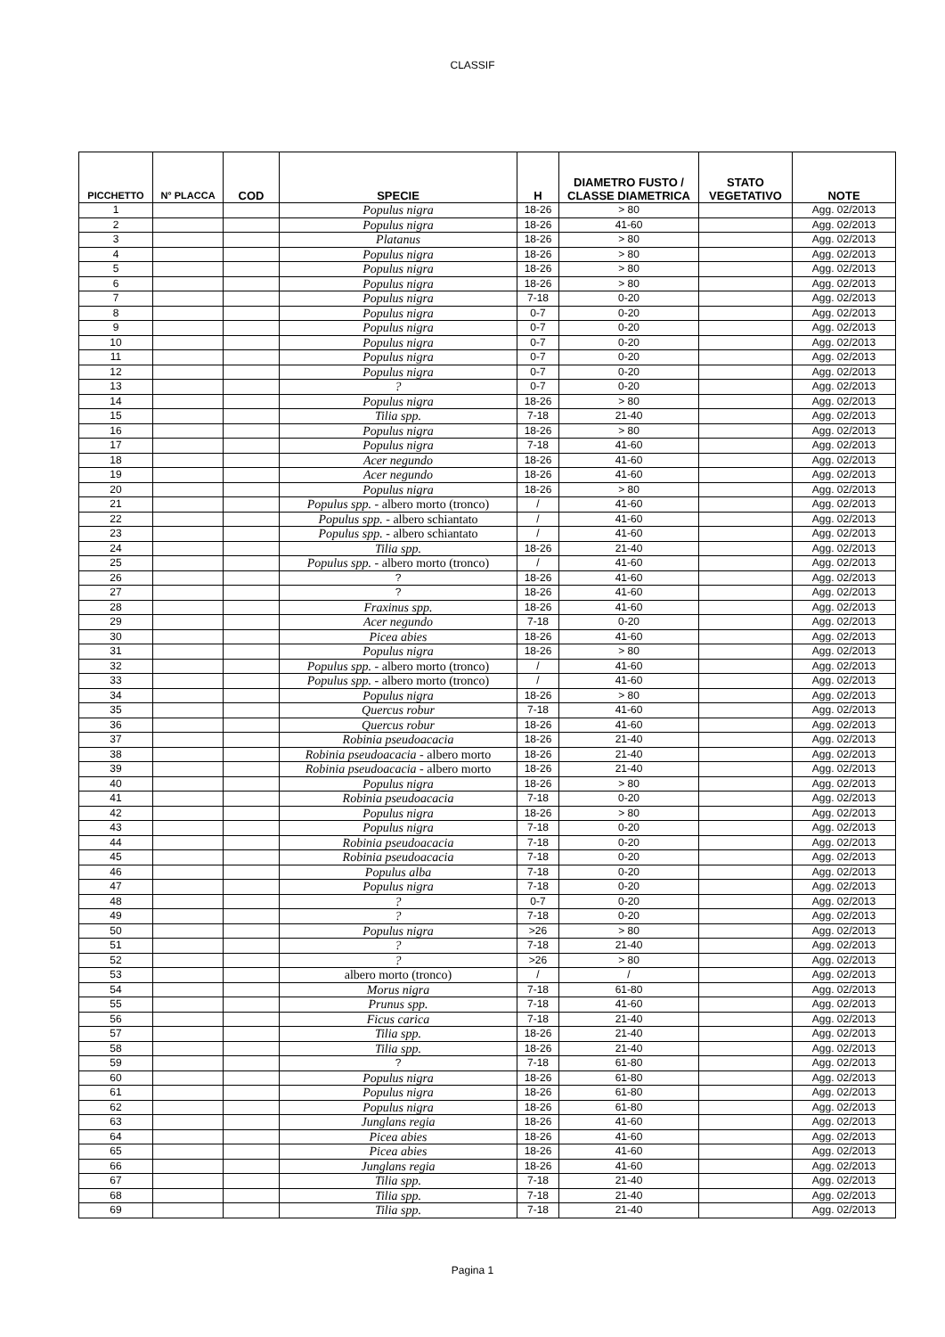CLASSIF
| PICCHETTO | N° PLACCA | COD | SPECIE | H | DIAMETRO FUSTO / CLASSE DIAMETRICA | STATO VEGETATIVO | NOTE |
| --- | --- | --- | --- | --- | --- | --- | --- |
| 1 | | | Populus nigra | 18-26 | > 80 | | Agg. 02/2013 |
| 2 | | | Populus nigra | 18-26 | 41-60 | | Agg. 02/2013 |
| 3 | | | Platanus | 18-26 | > 80 | | Agg. 02/2013 |
| 4 | | | Populus nigra | 18-26 | > 80 | | Agg. 02/2013 |
| 5 | | | Populus nigra | 18-26 | > 80 | | Agg. 02/2013 |
| 6 | | | Populus nigra | 18-26 | > 80 | | Agg. 02/2013 |
| 7 | | | Populus nigra | 7-18 | 0-20 | | Agg. 02/2013 |
| 8 | | | Populus nigra | 0-7 | 0-20 | | Agg. 02/2013 |
| 9 | | | Populus nigra | 0-7 | 0-20 | | Agg. 02/2013 |
| 10 | | | Populus nigra | 0-7 | 0-20 | | Agg. 02/2013 |
| 11 | | | Populus nigra | 0-7 | 0-20 | | Agg. 02/2013 |
| 12 | | | Populus nigra | 0-7 | 0-20 | | Agg. 02/2013 |
| 13 | | | ? | 0-7 | 0-20 | | Agg. 02/2013 |
| 14 | | | Populus nigra | 18-26 | > 80 | | Agg. 02/2013 |
| 15 | | | Tilia spp. | 7-18 | 21-40 | | Agg. 02/2013 |
| 16 | | | Populus nigra | 18-26 | > 80 | | Agg. 02/2013 |
| 17 | | | Populus nigra | 7-18 | 41-60 | | Agg. 02/2013 |
| 18 | | | Acer negundo | 18-26 | 41-60 | | Agg. 02/2013 |
| 19 | | | Acer negundo | 18-26 | 41-60 | | Agg. 02/2013 |
| 20 | | | Populus nigra | 18-26 | > 80 | | Agg. 02/2013 |
| 21 | | | Populus spp. - albero morto (tronco) | / | 41-60 | | Agg. 02/2013 |
| 22 | | | Populus spp. - albero schiantato | / | 41-60 | | Agg. 02/2013 |
| 23 | | | Populus spp. - albero schiantato | / | 41-60 | | Agg. 02/2013 |
| 24 | | | Tilia spp. | 18-26 | 21-40 | | Agg. 02/2013 |
| 25 | | | Populus spp. - albero morto (tronco) | / | 41-60 | | Agg. 02/2013 |
| 26 | | | ? | 18-26 | 41-60 | | Agg. 02/2013 |
| 27 | | | ? | 18-26 | 41-60 | | Agg. 02/2013 |
| 28 | | | Fraxinus spp. | 18-26 | 41-60 | | Agg. 02/2013 |
| 29 | | | Acer negundo | 7-18 | 0-20 | | Agg. 02/2013 |
| 30 | | | Picea abies | 18-26 | 41-60 | | Agg. 02/2013 |
| 31 | | | Populus nigra | 18-26 | > 80 | | Agg. 02/2013 |
| 32 | | | Populus spp. - albero morto (tronco) | / | 41-60 | | Agg. 02/2013 |
| 33 | | | Populus spp. - albero morto (tronco) | / | 41-60 | | Agg. 02/2013 |
| 34 | | | Populus nigra | 18-26 | > 80 | | Agg. 02/2013 |
| 35 | | | Quercus robur | 7-18 | 41-60 | | Agg. 02/2013 |
| 36 | | | Quercus robur | 18-26 | 41-60 | | Agg. 02/2013 |
| 37 | | | Robinia pseudoacacia | 18-26 | 21-40 | | Agg. 02/2013 |
| 38 | | | Robinia pseudoacacia - albero morto | 18-26 | 21-40 | | Agg. 02/2013 |
| 39 | | | Robinia pseudoacacia - albero morto | 18-26 | 21-40 | | Agg. 02/2013 |
| 40 | | | Populus nigra | 18-26 | > 80 | | Agg. 02/2013 |
| 41 | | | Robinia pseudoacacia | 7-18 | 0-20 | | Agg. 02/2013 |
| 42 | | | Populus nigra | 18-26 | > 80 | | Agg. 02/2013 |
| 43 | | | Populus nigra | 7-18 | 0-20 | | Agg. 02/2013 |
| 44 | | | Robinia pseudoacacia | 7-18 | 0-20 | | Agg. 02/2013 |
| 45 | | | Robinia pseudoacacia | 7-18 | 0-20 | | Agg. 02/2013 |
| 46 | | | Populus alba | 7-18 | 0-20 | | Agg. 02/2013 |
| 47 | | | Populus nigra | 7-18 | 0-20 | | Agg. 02/2013 |
| 48 | | | ? | 0-7 | 0-20 | | Agg. 02/2013 |
| 49 | | | ? | 7-18 | 0-20 | | Agg. 02/2013 |
| 50 | | | Populus nigra | >26 | > 80 | | Agg. 02/2013 |
| 51 | | | ? | 7-18 | 21-40 | | Agg. 02/2013 |
| 52 | | | ? | >26 | > 80 | | Agg. 02/2013 |
| 53 | | | albero morto (tronco) | / | / | | Agg. 02/2013 |
| 54 | | | Morus nigra | 7-18 | 61-80 | | Agg. 02/2013 |
| 55 | | | Prunus spp. | 7-18 | 41-60 | | Agg. 02/2013 |
| 56 | | | Ficus carica | 7-18 | 21-40 | | Agg. 02/2013 |
| 57 | | | Tilia spp. | 18-26 | 21-40 | | Agg. 02/2013 |
| 58 | | | Tilia spp. | 18-26 | 21-40 | | Agg. 02/2013 |
| 59 | | | ? | 7-18 | 61-80 | | Agg. 02/2013 |
| 60 | | | Populus nigra | 18-26 | 61-80 | | Agg. 02/2013 |
| 61 | | | Populus nigra | 18-26 | 61-80 | | Agg. 02/2013 |
| 62 | | | Populus nigra | 18-26 | 61-80 | | Agg. 02/2013 |
| 63 | | | Junglans regia | 18-26 | 41-60 | | Agg. 02/2013 |
| 64 | | | Picea abies | 18-26 | 41-60 | | Agg. 02/2013 |
| 65 | | | Picea abies | 18-26 | 41-60 | | Agg. 02/2013 |
| 66 | | | Junglans regia | 18-26 | 41-60 | | Agg. 02/2013 |
| 67 | | | Tilia spp. | 7-18 | 21-40 | | Agg. 02/2013 |
| 68 | | | Tilia spp. | 7-18 | 21-40 | | Agg. 02/2013 |
| 69 | | | Tilia spp. | 7-18 | 21-40 | | Agg. 02/2013 |
Pagina 1